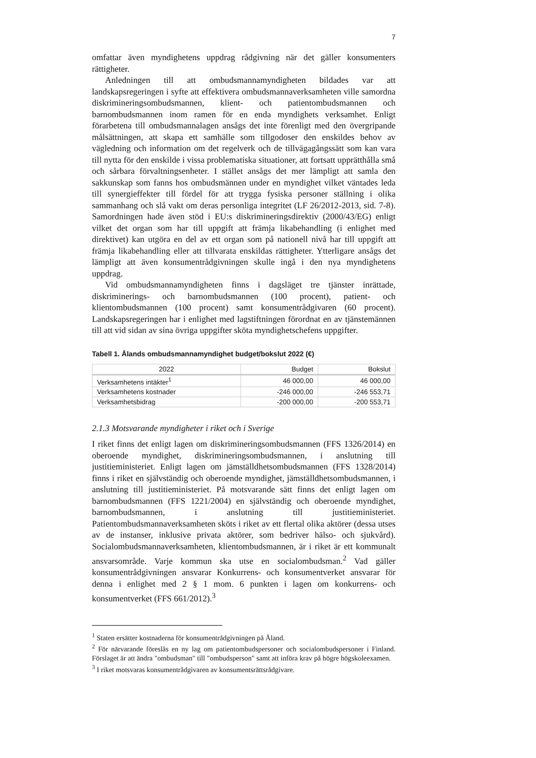7
omfattar även myndighetens uppdrag rådgivning när det gäller konsumenters rättigheter.
Anledningen till att ombudsmannamyndigheten bildades var att landskapsregeringen i syfte att effektivera ombudsmannaverksamheten ville samordna diskrimineringsombudsmannen, klient- och patientombudsmannen och barnombudsmannen inom ramen för en enda myndighets verksamhet. Enligt förarbetena till ombudsmannalagen ansågs det inte förenligt med den övergripande målsättningen, att skapa ett samhälle som tillgodoser den enskildes behov av vägledning och information om det regelverk och de tillvägagångssätt som kan vara till nytta för den enskilde i vissa problematiska situationer, att fortsatt upprätthålla små och sårbara förvaltningsenheter. I stället ansågs det mer lämpligt att samla den sakkunskap som fanns hos ombudsmännen under en myndighet vilket väntades leda till synergieffekter till fördel för att trygga fysiska personer ställning i olika sammanhang och slå vakt om deras personliga integritet (LF 26/2012-2013, sid. 7-8). Samordningen hade även stöd i EU:s diskrimineringsdirektiv (2000/43/EG) enligt vilket det organ som har till uppgift att främja likabehandling (i enlighet med direktivet) kan utgöra en del av ett organ som på nationell nivå har till uppgift att främja likabehandling eller att tillvarata enskildas rättigheter. Ytterligare ansågs det lämpligt att även konsumentrådgivningen skulle ingå i den nya myndighetens uppdrag.
Vid ombudsmannamyndigheten finns i dagsläget tre tjänster inrättade, diskriminerings- och barnombudsmannen (100 procent), patient- och klientombudsmannen (100 procent) samt konsumentrådgivaren (60 procent). Landskapsregeringen har i enlighet med lagstiftningen förordnat en av tjänstemännen till att vid sidan av sina övriga uppgifter sköta myndighetschefens uppgifter.
Tabell 1. Ålands ombudsmannamyndighet budget/bokslut 2022 (€)
| 2022 | Budget | Bokslut |
| --- | --- | --- |
| Verksamhetens intäkter<sup>1</sup> | 46 000,00 | 46 000,00 |
| Verksamhetens kostnader | -246 000,00 | -246 553,71 |
| Verksamhetsbidrag | -200 000,00 | -200 553,71 |
2.1.3 Motsvarande myndigheter i riket och i Sverige
I riket finns det enligt lagen om diskrimineringsombudsmannen (FFS 1326/2014) en oberoende myndighet, diskrimineringsombudsmannen, i anslutning till justitieministeriet. Enligt lagen om jämställdhetsombudsmannen (FFS 1328/2014) finns i riket en självständig och oberoende myndighet, jämställdhetsombudsmannen, i anslutning till justitieministeriet. På motsvarande sätt finns det enligt lagen om barnombudsmannen (FFS 1221/2004) en självständig och oberoende myndighet, barnombudsmannen, i anslutning till justitieministeriet. Patientombudsmannaverksamheten sköts i riket av ett flertal olika aktörer (dessa utses av de instanser, inklusive privata aktörer, som bedriver hälso- och sjukvård). Socialombudsmannaverksamheten, klientombudsmannen, är i riket är ett kommunalt ansvarsområde. Varje kommun ska utse en socialombudsman.<sup>2</sup> Vad gäller konsumentrådgivningen ansvarar Konkurrens- och konsumentverket ansvarar för denna i enlighet med 2 § 1 mom. 6 punkten i lagen om konkurrens- och konsumentverket (FFS 661/2012).<sup>3</sup>
<sup>1</sup> Staten ersätter kostnaderna för konsumentrådgivningen på Åland.
<sup>2</sup> För närvarande föreslås en ny lag om patientombudspersoner och socialombudspersoner i Finland. Förslaget är att ändra "ombudsman" till "ombudsperson" samt att införa krav på högre högskoleexamen.
<sup>3</sup> I riket motsvaras konsumentrådgivaren av konsumentsrättsrådgivare.